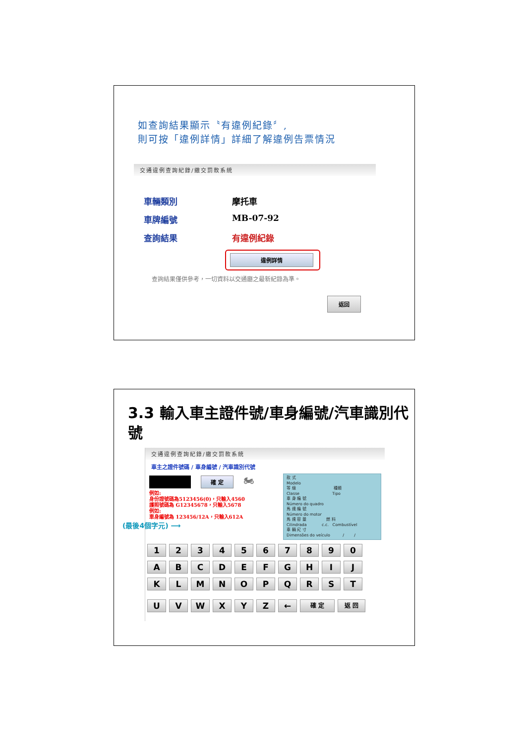如查詢結果顯示〝有違例紀錄〞,
則可按「違例詳情」詳細了解違例告票情況
交通違例查詢紀錄/繳交罰款系統
車輛類別 摩托車
車牌編號 MB-07-92
查詢結果 有違例紀錄
違例詳情
查詢結果僅供參考，一切資料以交通廳之最新紀錄為準。
返回
3.3 輸入車主證件號/車身編號/汽車識別代
號
交通違例查詢紀錄/繳交罰款系統
車主之證件號碼 / 車身編號 / 汽車識別代號
確 定
🏍
例如:
身份證號碼為5123456(0)，只輸入4560
護照號碼為 G12345678，只輸入5678
例如:
車身編號為 123456/12A，只輸入612A
(最後4個字元) ⟶
款 式
Modelo
等 級 種類
Classe Tipo
車 身 編 號
Número do quadro
馬 達 編 號
Número do motor
馬 達 容 量 燃 料
Cilindrada c.c. Combustível
車 輛 尺 寸
Dimensões do veículo / /
1 2 3 4 5 6 7 8 9 0
A B C D E F G H I J
K L M N O P Q R S T
U V W X Y Z ←
確 定 返 回